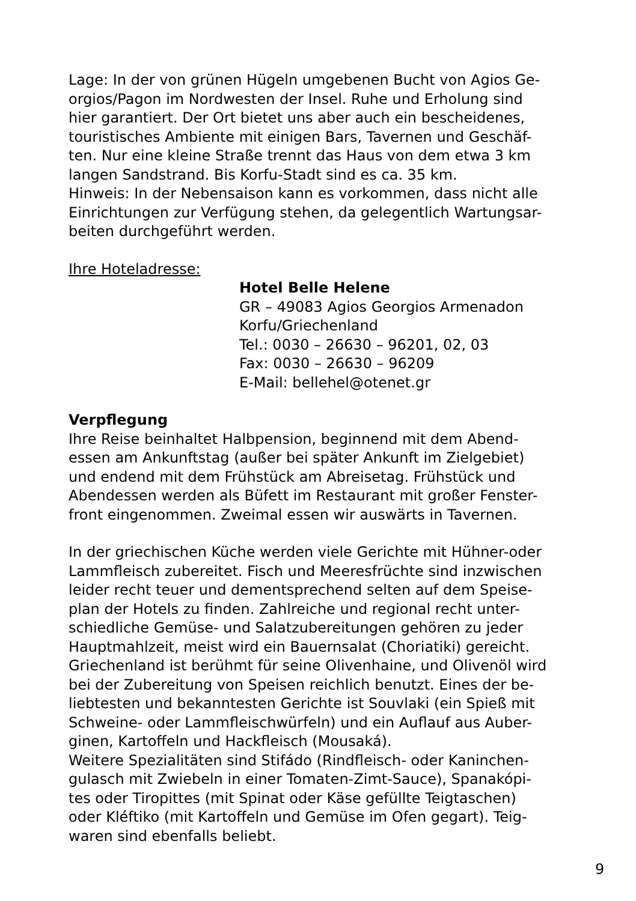Lage: In der von grünen Hügeln umgebenen Bucht von Agios Ge-
orgios/Pagon im Nordwesten der Insel. Ruhe und Erholung sind
hier garantiert. Der Ort bietet uns aber auch ein bescheidenes,
touristisches Ambiente mit einigen Bars, Tavernen und Geschäf-
ten. Nur eine kleine Straße trennt das Haus von dem etwa 3 km
langen Sandstrand. Bis Korfu-Stadt sind es ca. 35 km.
Hinweis: In der Nebensaison kann es vorkommen, dass nicht alle
Einrichtungen zur Verfügung stehen, da gelegentlich Wartungsar-
beiten durchgeführt werden.
Ihre Hoteladresse:
Hotel Belle Helene
GR – 49083 Agios Georgios Armenadon
Korfu/Griechenland
Tel.: 0030 – 26630 – 96201, 02, 03
Fax: 0030 – 26630 – 96209
E-Mail: bellehel@otenet.gr
Verpflegung
Ihre Reise beinhaltet Halbpension, beginnend mit dem Abend-
essen am Ankunftstag (außer bei später Ankunft im Zielgebiet)
und endend mit dem Frühstück am Abreisetag. Frühstück und
Abendessen werden als Büfett im Restaurant mit großer Fenster-
front eingenommen. Zweimal essen wir auswärts in Tavernen.
In der griechischen Küche werden viele Gerichte mit Hühner-oder
Lammfleisch zubereitet. Fisch und Meeresfrüchte sind inzwischen
leider recht teuer und dementsprechend selten auf dem Speise-
plan der Hotels zu finden. Zahlreiche und regional recht unter-
schiedliche Gemüse- und Salatzubereitungen gehören zu jeder
Hauptmahlzeit, meist wird ein Bauernsalat (Choriatiki) gereicht.
Griechenland ist berühmt für seine Olivenhaine, und Olivenöl wird
bei der Zubereitung von Speisen reichlich benutzt. Eines der be-
liebtesten und bekanntesten Gerichte ist Souvlaki (ein Spieß mit
Schweine- oder Lammfleischwürfeln) und ein Auflauf aus Auber-
ginen, Kartoffeln und Hackfleisch (Mousaká).
Weitere Spezialitäten sind Stifádo (Rindfleisch- oder Kaninchen-
gulasch mit Zwiebeln in einer Tomaten-Zimt-Sauce), Spanakópi-
tes oder Tiropittes (mit Spinat oder Käse gefüllte Teigtaschen)
oder Kléftiko (mit Kartoffeln und Gemüse im Ofen gegart). Teig-
waren sind ebenfalls beliebt.
9